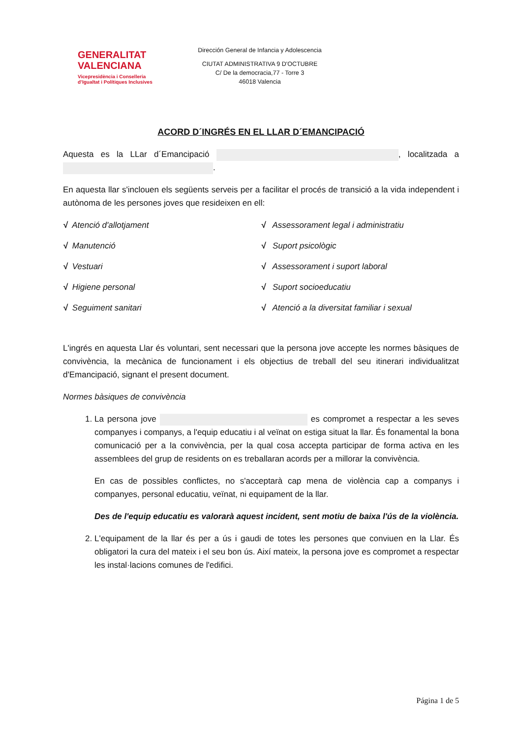GENERALITAT
VALENCIANA
Vicepresidència i Conselleria
d’Igualtat i Polítiques Inclusives
Dirección General de Infancia y Adolescencia
CIUTAT ADMINISTRATIVA 9 D'OCTUBRE
C/ De la democracia,77 - Torre 3
46018 Valencia
ACORD D´INGRÉS EN EL LLAR D´EMANCIPACIÓ
Aquesta es la LLar d´Emancipació , localitzada a .
En aquesta llar s'inclouen els següents serveis per a facilitar el procés de transició a la vida independent i autònoma de les persones joves que resideixen en ell:
√ Atenció d'allotjament
√ Manutenció
√ Vestuari
√ Higiene personal
√ Seguiment sanitari
√ Assessorament legal i administratiu
√ Suport psicològic
√ Assessorament i suport laboral
√ Suport socioeducatiu
√ Atenció a la diversitat familiar i sexual
L'ingrés en aquesta Llar és voluntari, sent necessari que la persona jove accepte les normes bàsiques de convivència, la mecànica de funcionament i els objectius de treball del seu itinerari individualitzat d'Emancipació, signant el present document.
Normes bàsiques de convivència
1. La persona jove es compromet a respectar a les seves companyes i companys, a l'equip educatiu i al veïnat on estiga situat la llar. És fonamental la bona comunicació per a la convivència, per la qual cosa accepta participar de forma activa en les assemblees del grup de residents on es treballaran acords per a millorar la convivència.
En cas de possibles conflictes, no s'acceptarà cap mena de violència cap a companys i companyes, personal educatiu, veïnat, ni equipament de la llar.
Des de l'equip educatiu es valorarà aquest incident, sent motiu de baixa l'ús de la violència.
2. L'equipament de la llar és per a ús i gaudi de totes les persones que conviuen en la Llar. És obligatori la cura del mateix i el seu bon ús. Així mateix, la persona jove es compromet a respectar les instal·lacions comunes de l'edifici.
Página 1 de 5